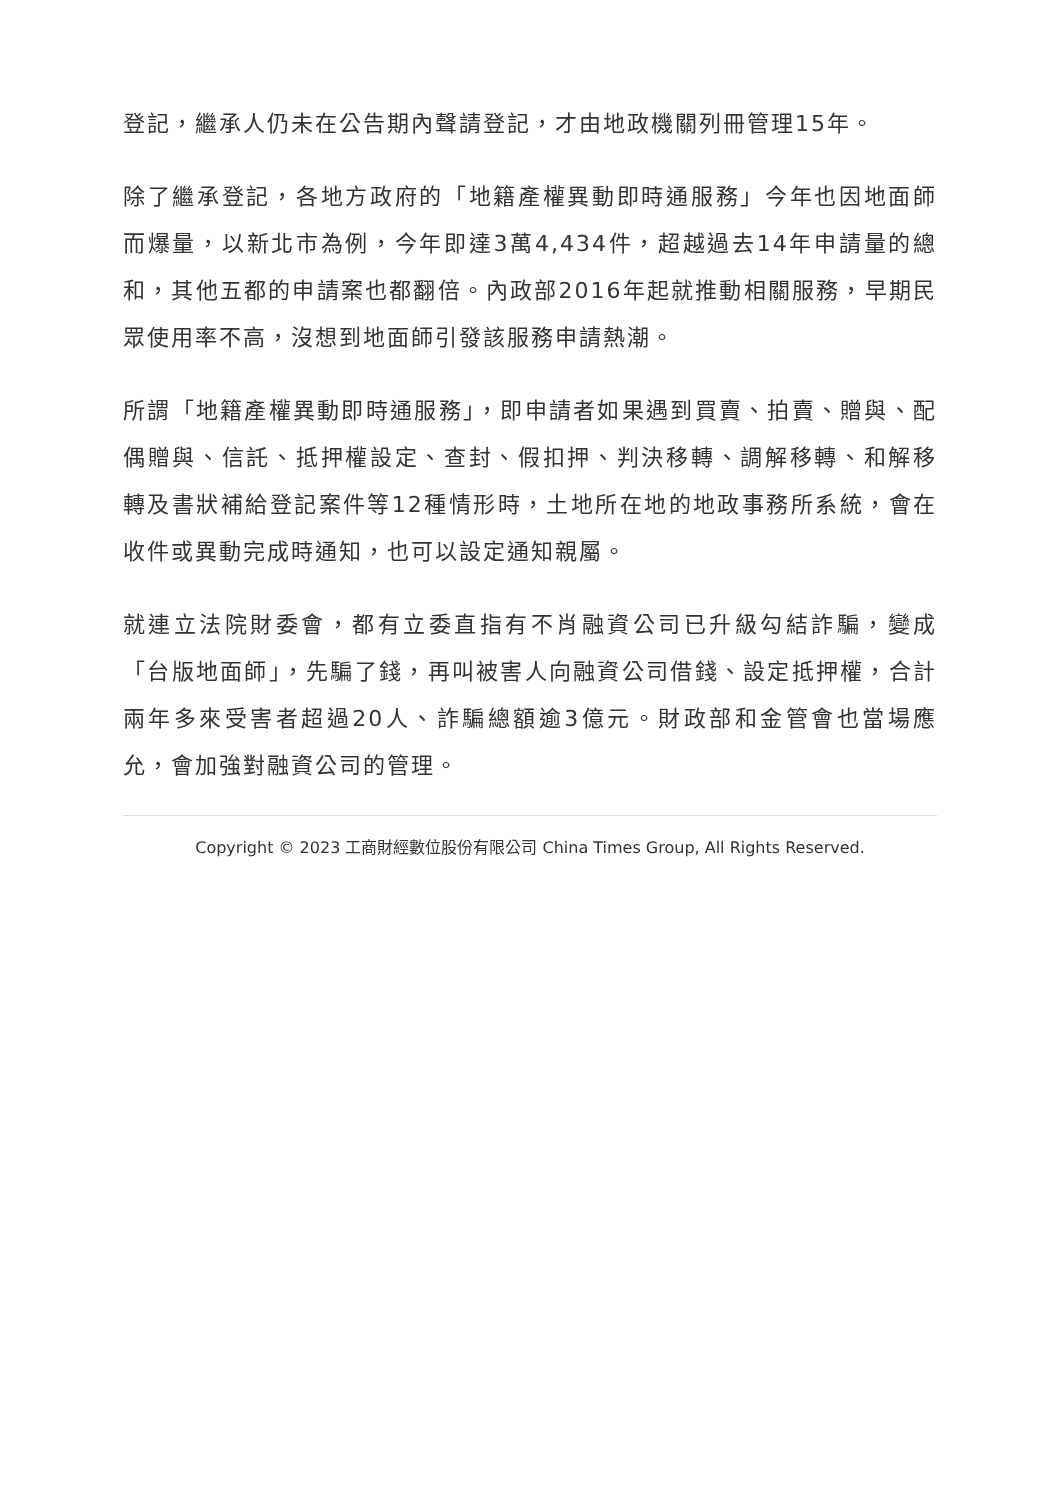登記，繼承人仍未在公告期內聲請登記，才由地政機關列冊管理15年。
除了繼承登記，各地方政府的「地籍產權異動即時通服務」今年也因地面師而爆量，以新北市為例，今年即達3萬4,434件，超越過去14年申請量的總和，其他五都的申請案也都翻倍。內政部2016年起就推動相關服務，早期民眾使用率不高，沒想到地面師引發該服務申請熱潮。
所謂「地籍產權異動即時通服務」，即申請者如果遇到買賣、拍賣、贈與、配偶贈與、信託、抵押權設定、查封、假扣押、判決移轉、調解移轉、和解移轉及書狀補給登記案件等12種情形時，土地所在地的地政事務所系統，會在收件或異動完成時通知，也可以設定通知親屬。
就連立法院財委會，都有立委直指有不肖融資公司已升級勾結詐騙，變成「台版地面師」，先騙了錢，再叫被害人向融資公司借錢、設定抵押權，合計兩年多來受害者超過20人、詐騙總額逾3億元。財政部和金管會也當場應允，會加強對融資公司的管理。
Copyright © 2023 工商財經數位股份有限公司 China Times Group, All Rights Reserved.